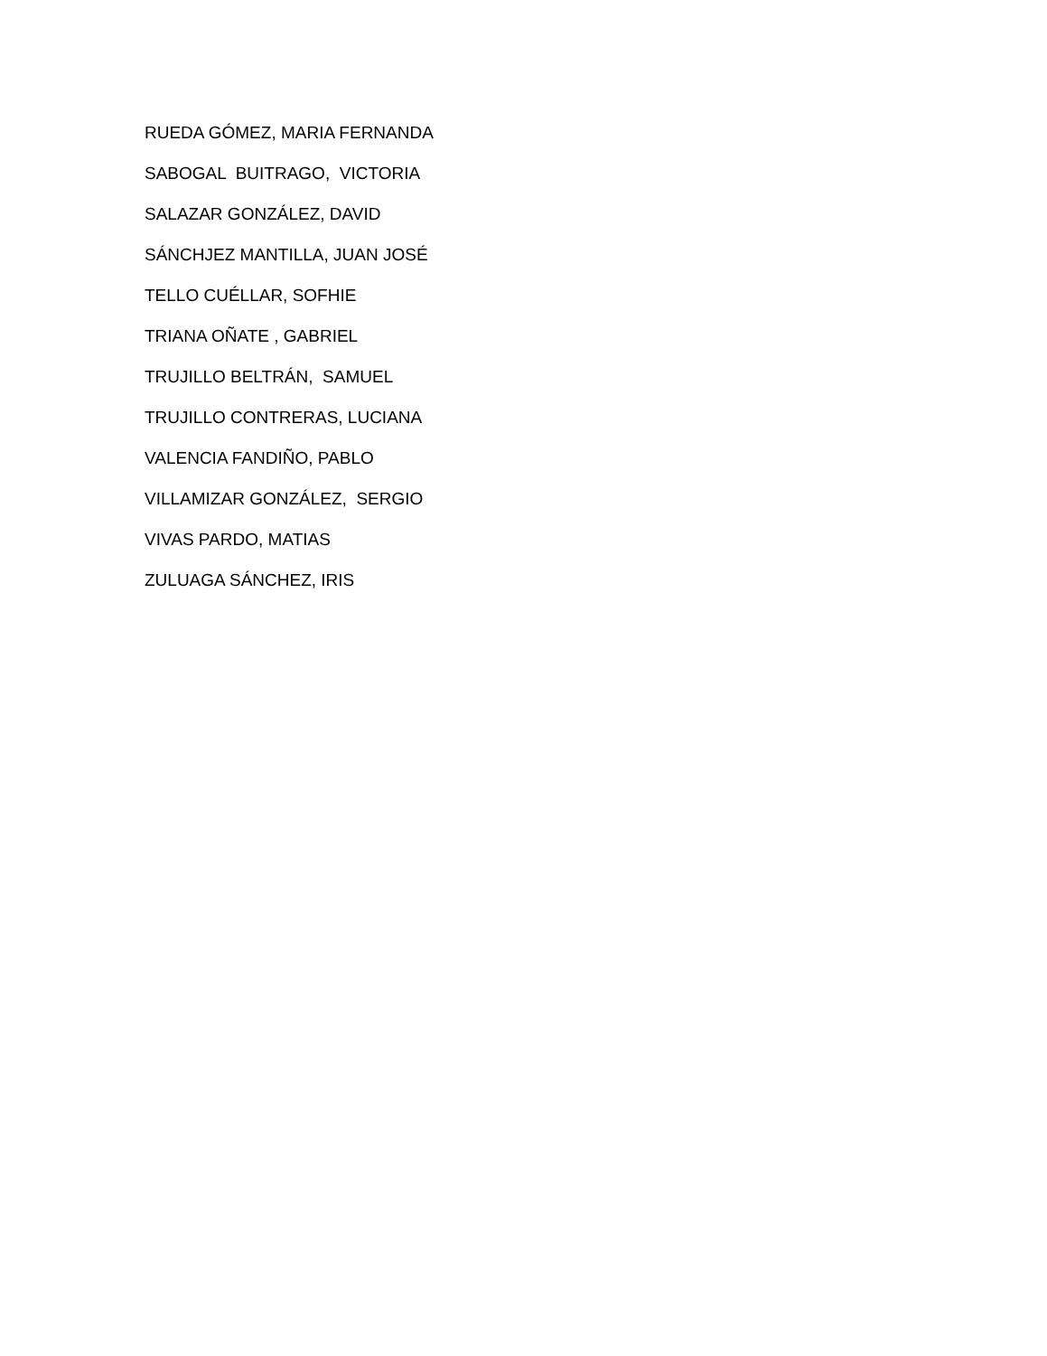RUEDA GÓMEZ, MARIA FERNANDA
SABOGAL BUITRAGO, VICTORIA
SALAZAR GONZÁLEZ, DAVID
SÁNCHJEZ MANTILLA, JUAN JOSÉ
TELLO CUÉLLAR, SOFHIE
TRIANA OÑATE , GABRIEL
TRUJILLO BELTRÁN, SAMUEL
TRUJILLO CONTRERAS, LUCIANA
VALENCIA FANDIÑO, PABLO
VILLAMIZAR GONZÁLEZ, SERGIO
VIVAS PARDO, MATIAS
ZULUAGA SÁNCHEZ, IRIS